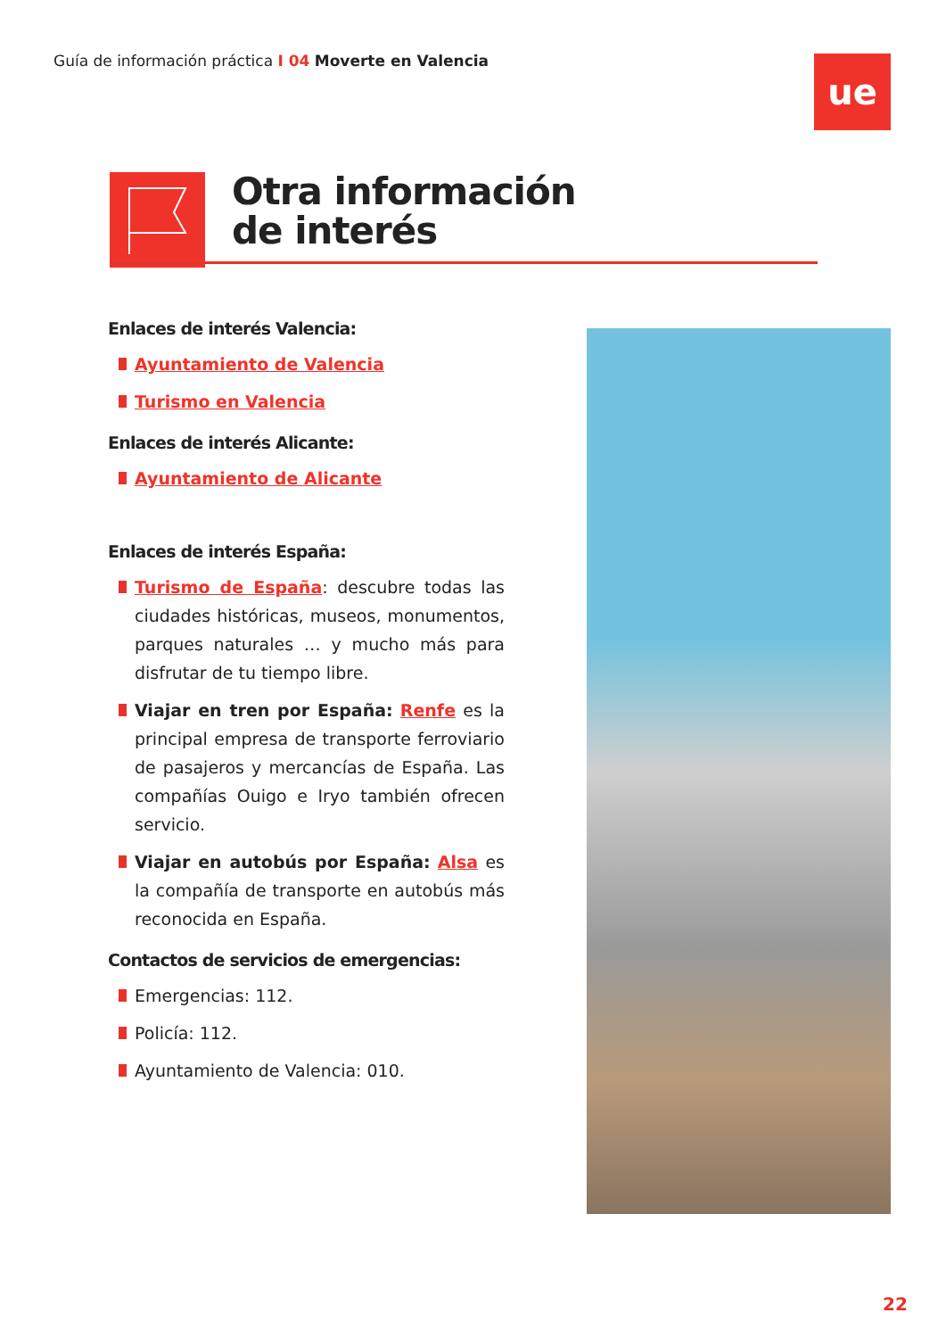Guía de información práctica I 04 Moverte en Valencia
ue
Otra información
de interés
Enlaces de interés Valencia:
Ayuntamiento de Valencia
Turismo en Valencia
Enlaces de interés Alicante:
Ayuntamiento de Alicante
Enlaces de interés España:
Turismo de España: descubre todas las ciudades históricas, museos, monumentos, parques naturales … y mucho más para disfrutar de tu tiempo libre.
Viajar en tren por España: Renfe es la principal empresa de transporte ferroviario de pasajeros y mercancías de España. Las compañías Ouigo e Iryo también ofrecen servicio.
Viajar en autobús por España: Alsa es la compañía de transporte en autobús más reconocida en España.
Contactos de servicios de emergencias:
Emergencias: 112.
Policía: 112.
Ayuntamiento de Valencia: 010.
22